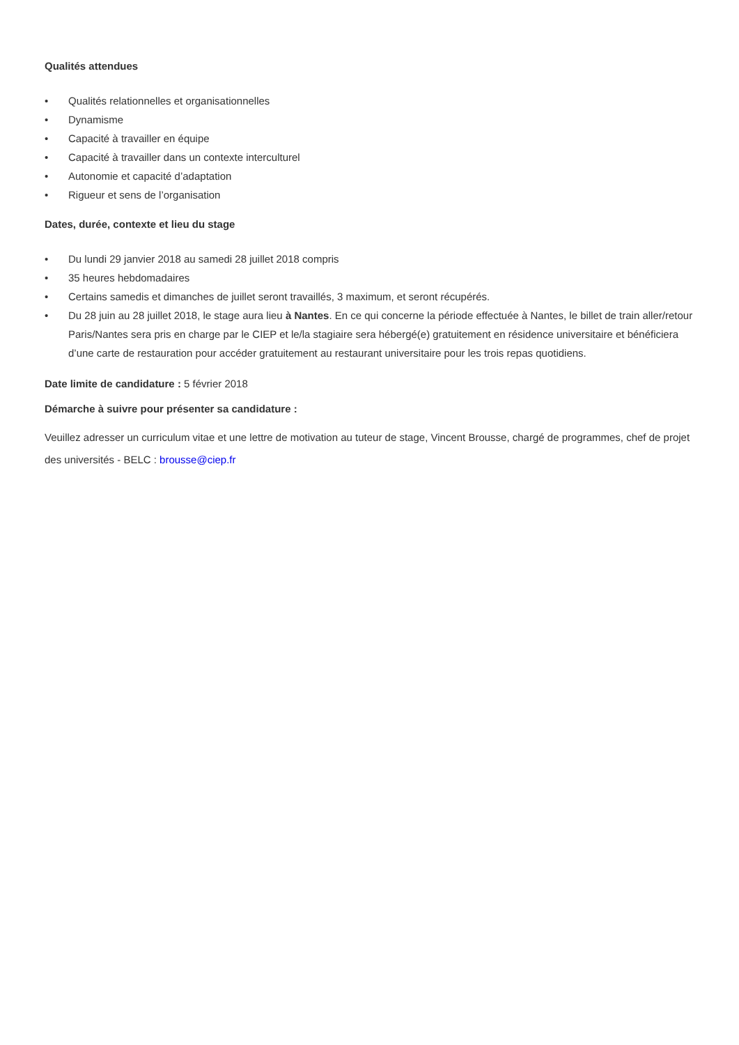Qualités attendues
• Qualités relationnelles et organisationnelles
• Dynamisme
• Capacité à travailler en équipe
• Capacité à travailler dans un contexte interculturel
• Autonomie et capacité d’adaptation
• Rigueur et sens de l’organisation
Dates, durée, contexte et lieu du stage
• Du lundi 29 janvier 2018 au samedi 28 juillet 2018 compris
• 35 heures hebdomadaires
• Certains samedis et dimanches de juillet seront travaillés, 3 maximum, et seront récupérés.
• Du 28 juin au 28 juillet 2018, le stage aura lieu à Nantes. En ce qui concerne la période effectuée à Nantes, le billet de train aller/retour Paris/Nantes sera pris en charge par le CIEP et le/la stagiaire sera hébergé(e) gratuitement en résidence universitaire et bénéficiera d’une carte de restauration pour accéder gratuitement au restaurant universitaire pour les trois repas quotidiens.
Date limite de candidature : 5 février 2018
Démarche à suivre pour présenter sa candidature :
Veuillez adresser un curriculum vitae et une lettre de motivation au tuteur de stage, Vincent Brousse, chargé de programmes, chef de projet des universités - BELC : brousse@ciep.fr